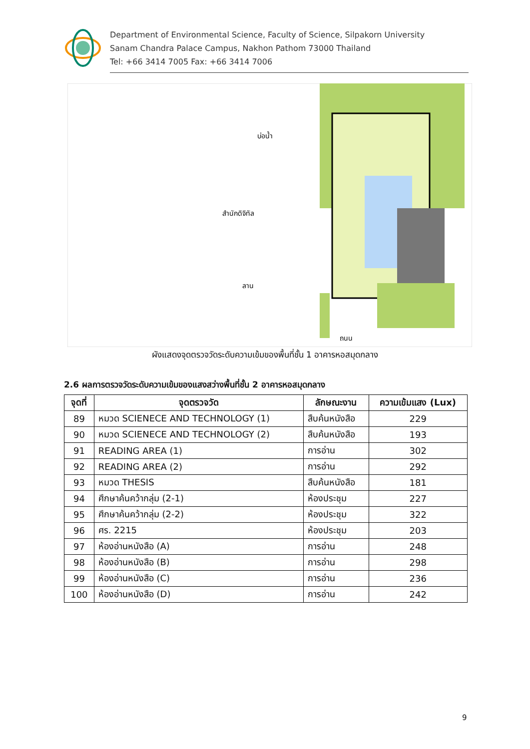Department of Environmental Science, Faculty of Science, Silpakorn University
Sanam Chandra Palace Campus, Nakhon Pathom 73000 Thailand
Tel: +66 3414 7005 Fax: +66 3414 7006
บ่อน้ำ
สำนักดิจิทัล
ลาน
ถนน
ผังแสดงจุดตรวจวัดระดับความเข้มของพื้นที่ชั้น 1 อาคารหอสมุดกลาง
2.6 ผลการตรวจวัดระดับความเข้มของแสงสว่างพื้นที่ชั้น 2 อาคารหอสมุดกลาง
| จุดที่ | จุดตรวจวัด | ลักษณะงาน | ความเข้มแสง (Lux) |
| --- | --- | --- | --- |
| 89 | หมวด SCIENECE AND TECHNOLOGY (1) | สืบค้นหนังสือ | 229 |
| 90 | หมวด SCIENECE AND TECHNOLOGY (2) | สืบค้นหนังสือ | 193 |
| 91 | READING AREA (1) | การอ่าน | 302 |
| 92 | READING AREA (2) | การอ่าน | 292 |
| 93 | หมวด THESIS | สืบค้นหนังสือ | 181 |
| 94 | ศึกษาค้นคว้ากลุ่ม (2-1) | ห้องประชุม | 227 |
| 95 | ศึกษาค้นคว้ากลุ่ม (2-2) | ห้องประชุม | 322 |
| 96 | ศร. 2215 | ห้องประชุม | 203 |
| 97 | ห้องอ่านหนังสือ (A) | การอ่าน | 248 |
| 98 | ห้องอ่านหนังสือ (B) | การอ่าน | 298 |
| 99 | ห้องอ่านหนังสือ (C) | การอ่าน | 236 |
| 100 | ห้องอ่านหนังสือ (D) | การอ่าน | 242 |
9